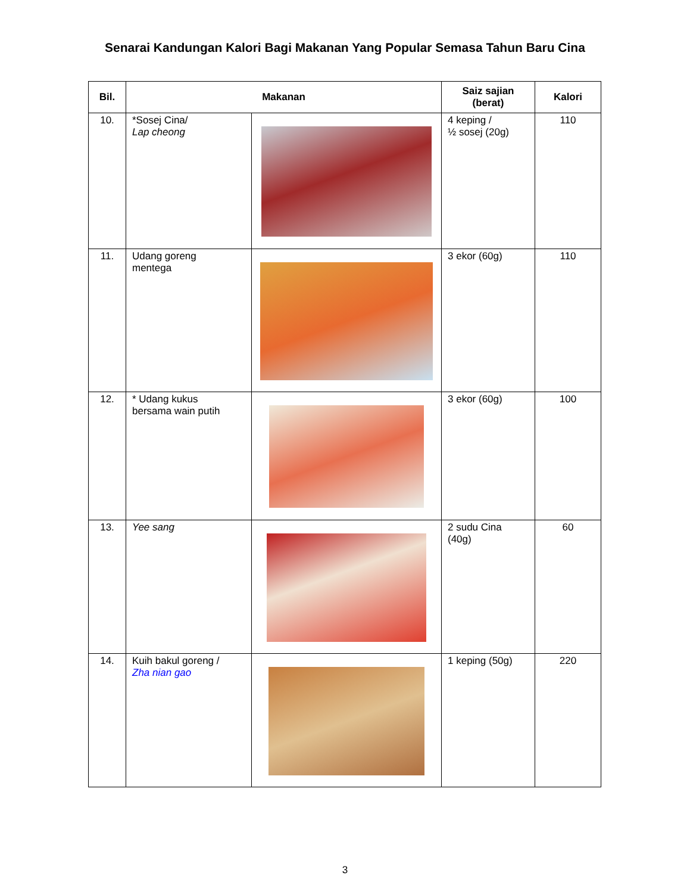Senarai Kandungan Kalori Bagi Makanan Yang Popular Semasa Tahun Baru Cina
| Bil. | Makanan | | Saiz sajian (berat) | Kalori |
| --- | --- | --- | --- | --- |
| 10. | *Sosej Cina/ Lap cheong | | 4 keping / ½ sosej (20g) | 110 |
| 11. | Udang goreng mentega | | 3 ekor (60g) | 110 |
| 12. | * Udang kukus bersama wain putih | | 3 ekor (60g) | 100 |
| 13. | Yee sang | | 2 sudu Cina (40g) | 60 |
| 14. | Kuih bakul goreng / Zha nian gao | | 1 keping (50g) | 220 |
3